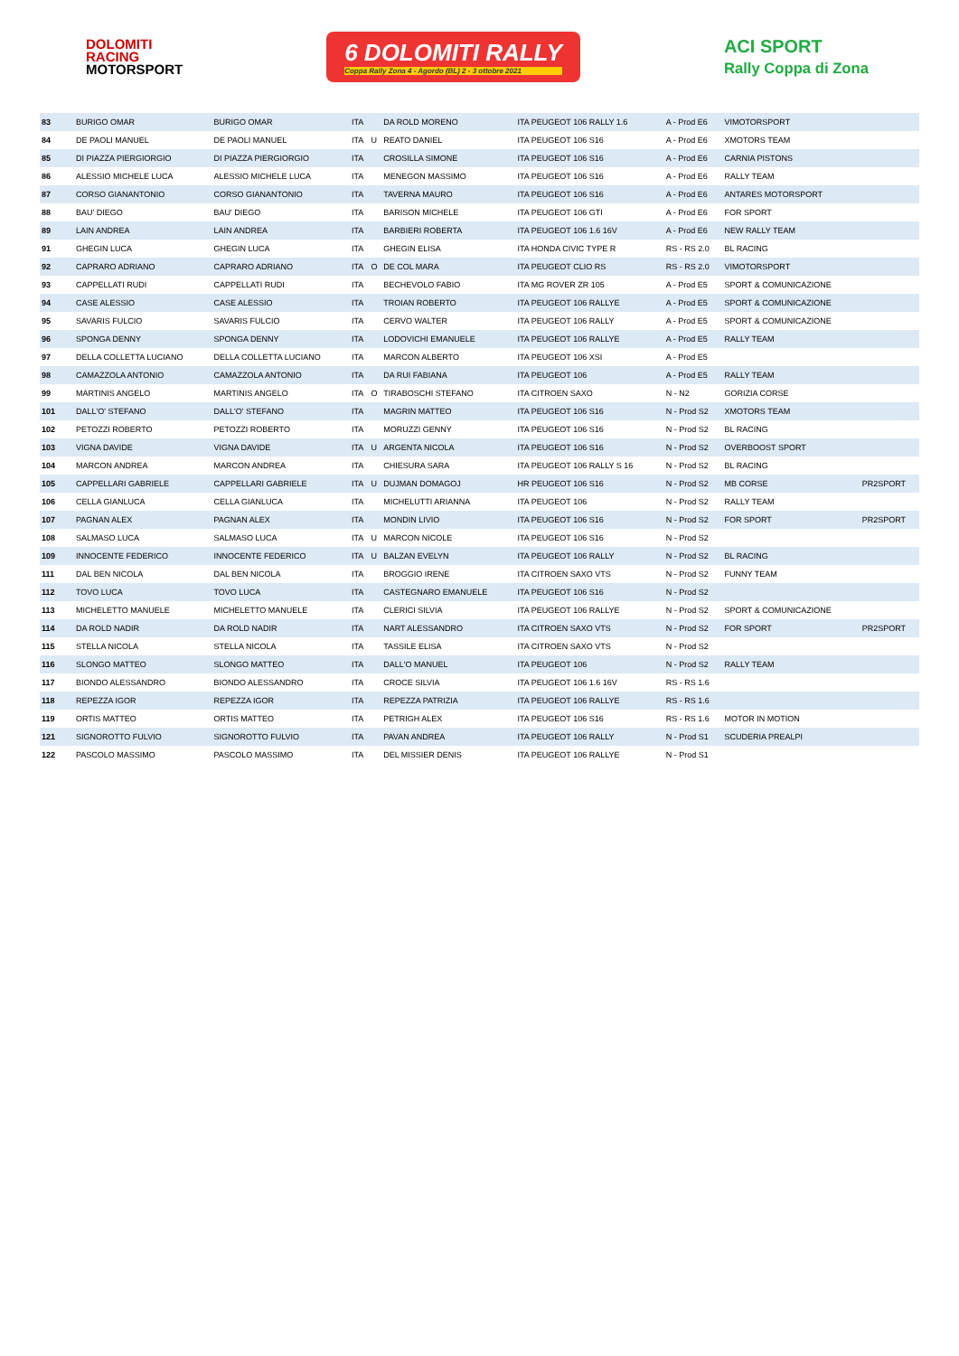DOLOMITI
RACING
MOTORSPORT
6 DOLOMITI RALLY
Coppa Rally Zona 4 - Agordo (BL) 2 - 3 ottobre 2021
ACI SPORT
Rally Coppa di Zona
| 83 | BURIGO OMAR | BURIGO OMAR | ITA | | DA ROLD MORENO | ITA PEUGEOT 106 RALLY 1.6 | A - Prod E6 | VIMOTORSPORT | |
| 84 | DE PAOLI MANUEL | DE PAOLI MANUEL | ITA | U | REATO DANIEL | ITA PEUGEOT 106 S16 | A - Prod E6 | XMOTORS TEAM | |
| 85 | DI PIAZZA PIERGIORGIO | DI PIAZZA PIERGIORGIO | ITA | | CROSILLA SIMONE | ITA PEUGEOT 106 S16 | A - Prod E6 | CARNIA PISTONS | |
| 86 | ALESSIO MICHELE LUCA | ALESSIO MICHELE LUCA | ITA | | MENEGON MASSIMO | ITA PEUGEOT 106 S16 | A - Prod E6 | RALLY TEAM | |
| 87 | CORSO GIANANTONIO | CORSO GIANANTONIO | ITA | | TAVERNA MAURO | ITA PEUGEOT 106 S16 | A - Prod E6 | ANTARES MOTORSPORT | |
| 88 | BAU' DIEGO | BAU' DIEGO | ITA | | BARISON MICHELE | ITA PEUGEOT 106 GTI | A - Prod E6 | FOR SPORT | |
| 89 | LAIN ANDREA | LAIN ANDREA | ITA | | BARBIERI ROBERTA | ITA PEUGEOT 106 1.6 16V | A - Prod E6 | NEW RALLY TEAM | |
| 91 | GHEGIN LUCA | GHEGIN LUCA | ITA | | GHEGIN ELISA | ITA HONDA CIVIC TYPE R | RS - RS 2.0 | BL RACING | |
| 92 | CAPRARO ADRIANO | CAPRARO ADRIANO | ITA | O | DE COL MARA | ITA PEUGEOT CLIO RS | RS - RS 2.0 | VIMOTORSPORT | |
| 93 | CAPPELLATI RUDI | CAPPELLATI RUDI | ITA | | BECHEVOLO FABIO | ITA MG ROVER ZR 105 | A - Prod E5 | SPORT & COMUNICAZIONE | |
| 94 | CASE ALESSIO | CASE ALESSIO | ITA | | TROIAN ROBERTO | ITA PEUGEOT 106 RALLYE | A - Prod E5 | SPORT & COMUNICAZIONE | |
| 95 | SAVARIS FULCIO | SAVARIS FULCIO | ITA | | CERVO WALTER | ITA PEUGEOT 106 RALLY | A - Prod E5 | SPORT & COMUNICAZIONE | |
| 96 | SPONGA DENNY | SPONGA DENNY | ITA | | LODOVICHI EMANUELE | ITA PEUGEOT 106 RALLYE | A - Prod E5 | RALLY TEAM | |
| 97 | DELLA COLLETTA LUCIANO | DELLA COLLETTA LUCIANO | ITA | | MARCON ALBERTO | ITA PEUGEOT 106 XSI | A - Prod E5 | | |
| 98 | CAMAZZOLA ANTONIO | CAMAZZOLA ANTONIO | ITA | | DA RUI FABIANA | ITA PEUGEOT 106 | A - Prod E5 | RALLY TEAM | |
| 99 | MARTINIS ANGELO | MARTINIS ANGELO | ITA | O | TIRABOSCHI STEFANO | ITA CITROEN SAXO | N - N2 | GORIZIA CORSE | |
| 101 | DALL'O' STEFANO | DALL'O' STEFANO | ITA | | MAGRIN MATTEO | ITA PEUGEOT 106 S16 | N - Prod S2 | XMOTORS TEAM | |
| 102 | PETOZZI ROBERTO | PETOZZI ROBERTO | ITA | | MORUZZI GENNY | ITA PEUGEOT 106 S16 | N - Prod S2 | BL RACING | |
| 103 | VIGNA DAVIDE | VIGNA DAVIDE | ITA | U | ARGENTA NICOLA | ITA PEUGEOT 106 S16 | N - Prod S2 | OVERBOOST SPORT | |
| 104 | MARCON ANDREA | MARCON ANDREA | ITA | | CHIESURA SARA | ITA PEUGEOT 106 RALLY S 16 | N - Prod S2 | BL RACING | |
| 105 | CAPPELLARI GABRIELE | CAPPELLARI GABRIELE | ITA | U | DUJMAN DOMAGOJ | HR PEUGEOT 106 S16 | N - Prod S2 | MB CORSE | PR2SPORT |
| 106 | CELLA GIANLUCA | CELLA GIANLUCA | ITA | | MICHELUTTI ARIANNA | ITA PEUGEOT 106 | N - Prod S2 | RALLY TEAM | |
| 107 | PAGNAN ALEX | PAGNAN ALEX | ITA | | MONDIN LIVIO | ITA PEUGEOT 106 S16 | N - Prod S2 | FOR SPORT | PR2SPORT |
| 108 | SALMASO LUCA | SALMASO LUCA | ITA | U | MARCON NICOLE | ITA PEUGEOT 106 S16 | N - Prod S2 | | |
| 109 | INNOCENTE FEDERICO | INNOCENTE FEDERICO | ITA | U | BALZAN EVELYN | ITA PEUGEOT 106 RALLY | N - Prod S2 | BL RACING | |
| 111 | DAL BEN NICOLA | DAL BEN NICOLA | ITA | | BROGGIO IRENE | ITA CITROEN SAXO VTS | N - Prod S2 | FUNNY TEAM | |
| 112 | TOVO LUCA | TOVO LUCA | ITA | | CASTEGNARO EMANUELE | ITA PEUGEOT 106 S16 | N - Prod S2 | | |
| 113 | MICHELETTO MANUELE | MICHELETTO MANUELE | ITA | | CLERICI SILVIA | ITA PEUGEOT 106 RALLYE | N - Prod S2 | SPORT & COMUNICAZIONE | |
| 114 | DA ROLD NADIR | DA ROLD NADIR | ITA | | NART ALESSANDRO | ITA CITROEN SAXO VTS | N - Prod S2 | FOR SPORT | PR2SPORT |
| 115 | STELLA NICOLA | STELLA NICOLA | ITA | | TASSILE ELISA | ITA CITROEN SAXO VTS | N - Prod S2 | | |
| 116 | SLONGO MATTEO | SLONGO MATTEO | ITA | | DALL'O MANUEL | ITA PEUGEOT 106 | N - Prod S2 | RALLY TEAM | |
| 117 | BIONDO ALESSANDRO | BIONDO ALESSANDRO | ITA | | CROCE SILVIA | ITA PEUGEOT 106 1.6 16V | RS - RS 1.6 | | |
| 118 | REPEZZA IGOR | REPEZZA IGOR | ITA | | REPEZZA PATRIZIA | ITA PEUGEOT 106 RALLYE | RS - RS 1.6 | | |
| 119 | ORTIS MATTEO | ORTIS MATTEO | ITA | | PETRIGH ALEX | ITA PEUGEOT 106 S16 | RS - RS 1.6 | MOTOR IN MOTION | |
| 121 | SIGNOROTTO FULVIO | SIGNOROTTO FULVIO | ITA | | PAVAN ANDREA | ITA PEUGEOT 106 RALLY | N - Prod S1 | SCUDERIA PREALPI | |
| 122 | PASCOLO MASSIMO | PASCOLO MASSIMO | ITA | | DEL MISSIER DENIS | ITA PEUGEOT 106 RALLYE | N - Prod S1 | | |